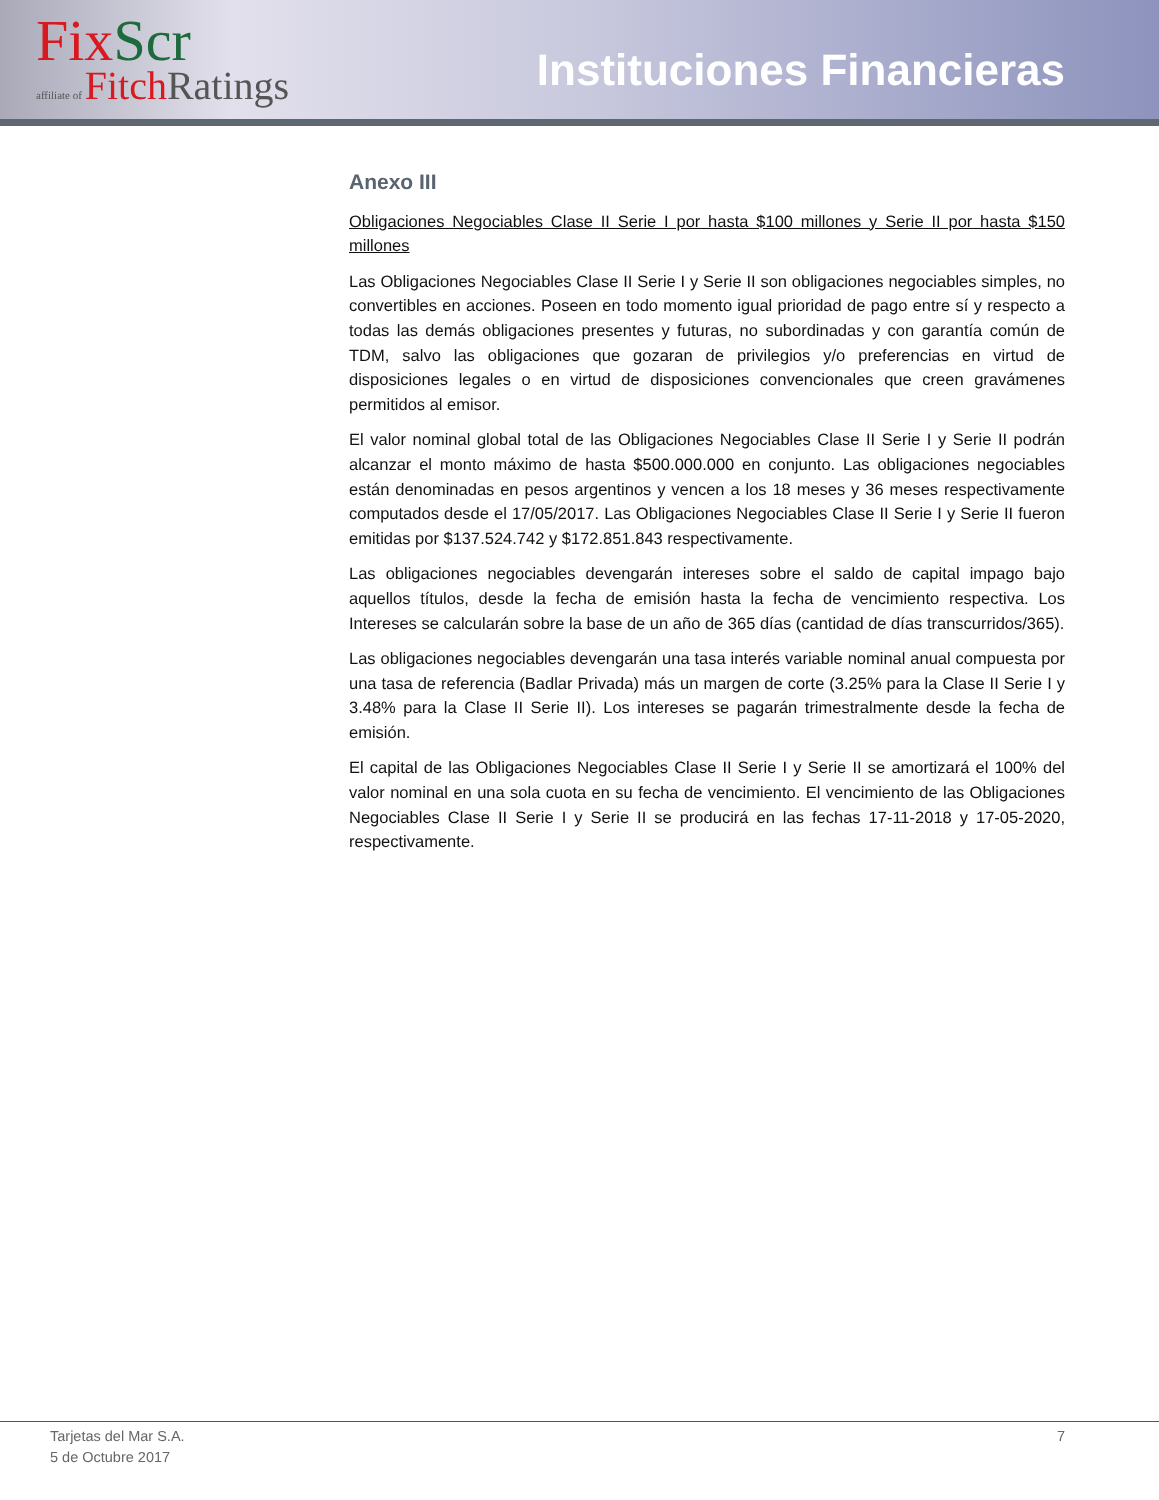Fix Scr
affiliate of Fitch Ratings
Instituciones Financieras
Anexo III
Obligaciones Negociables Clase II Serie I por hasta $100 millones y Serie II por hasta $150 millones
Las Obligaciones Negociables Clase II Serie I y Serie II son obligaciones negociables simples, no convertibles en acciones. Poseen en todo momento igual prioridad de pago entre sí y respecto a todas las demás obligaciones presentes y futuras, no subordinadas y con garantía común de TDM, salvo las obligaciones que gozaran de privilegios y/o preferencias en virtud de disposiciones legales o en virtud de disposiciones convencionales que creen gravámenes permitidos al emisor.
El valor nominal global total de las Obligaciones Negociables Clase II Serie I y Serie II podrán alcanzar el monto máximo de hasta $500.000.000 en conjunto. Las obligaciones negociables están denominadas en pesos argentinos y vencen a los 18 meses y 36 meses respectivamente computados desde el 17/05/2017. Las Obligaciones Negociables Clase II Serie I y Serie II fueron emitidas por $137.524.742 y $172.851.843 respectivamente.
Las obligaciones negociables devengarán intereses sobre el saldo de capital impago bajo aquellos títulos, desde la fecha de emisión hasta la fecha de vencimiento respectiva. Los Intereses se calcularán sobre la base de un año de 365 días (cantidad de días transcurridos/365).
Las obligaciones negociables devengarán una tasa interés variable nominal anual compuesta por una tasa de referencia (Badlar Privada) más un margen de corte (3.25% para la Clase II Serie I y 3.48% para la Clase II Serie II). Los intereses se pagarán trimestralmente desde la fecha de emisión.
El capital de las Obligaciones Negociables Clase II Serie I y Serie II se amortizará el 100% del valor nominal en una sola cuota en su fecha de vencimiento. El vencimiento de las Obligaciones Negociables Clase II Serie I y Serie II se producirá en las fechas 17-11-2018 y 17-05-2020, respectivamente.
Tarjetas del Mar S.A.
5 de Octubre 2017
7